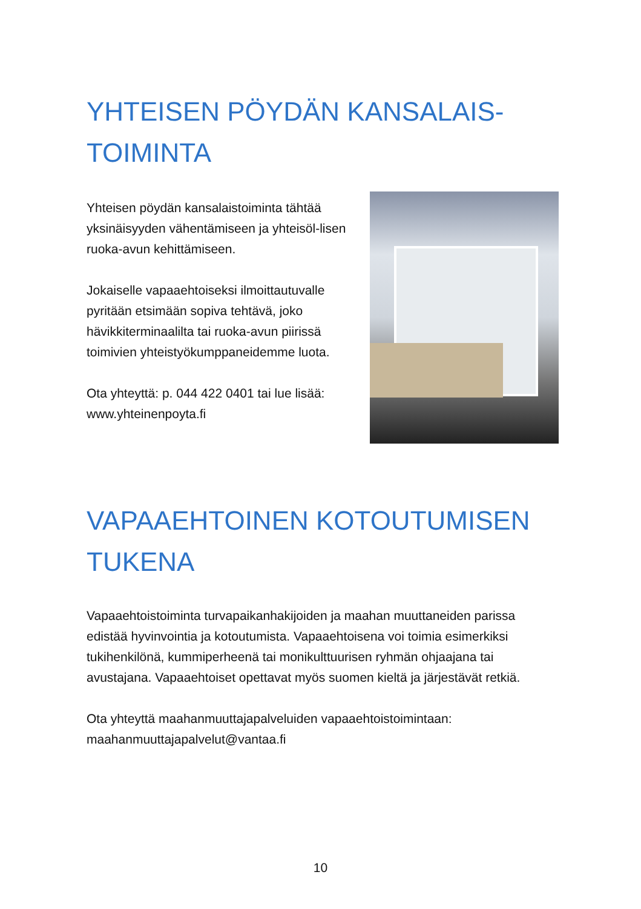YHTEISEN PÖYDÄN KANSALAIS-
TOIMINTA
Yhteisen pöydän kansalaistoiminta tähtää yksinäisyyden vähentämiseen ja yhteisöl-lisen ruoka-avun kehittämiseen.
Jokaiselle vapaaehtoiseksi ilmoittautuvalle pyritään etsimään sopiva tehtävä, joko hävikkiterminaalilta tai ruoka-avun piirissä toimivien yhteistyökumppaneidemme luota.
Ota yhteyttä: p. 044 422 0401 tai lue lisää: www.yhteinenpoyta.fi
VAPAAEHTOINEN KOTOUTUMISEN
TUKENA
Vapaaehtoistoiminta turvapaikanhakijoiden ja maahan muuttaneiden parissa edistää hyvinvointia ja kotoutumista. Vapaaehtoisena voi toimia esimerkiksi tukihenkilönä, kummiperheenä tai monikulttuurisen ryhmän ohjaajana tai avustajana. Vapaaehtoiset opettavat myös suomen kieltä ja järjestävät retkiä.
Ota yhteyttä maahanmuuttajapalveluiden vapaaehtoistoimintaan: maahanmuuttajapalvelut@vantaa.fi
10